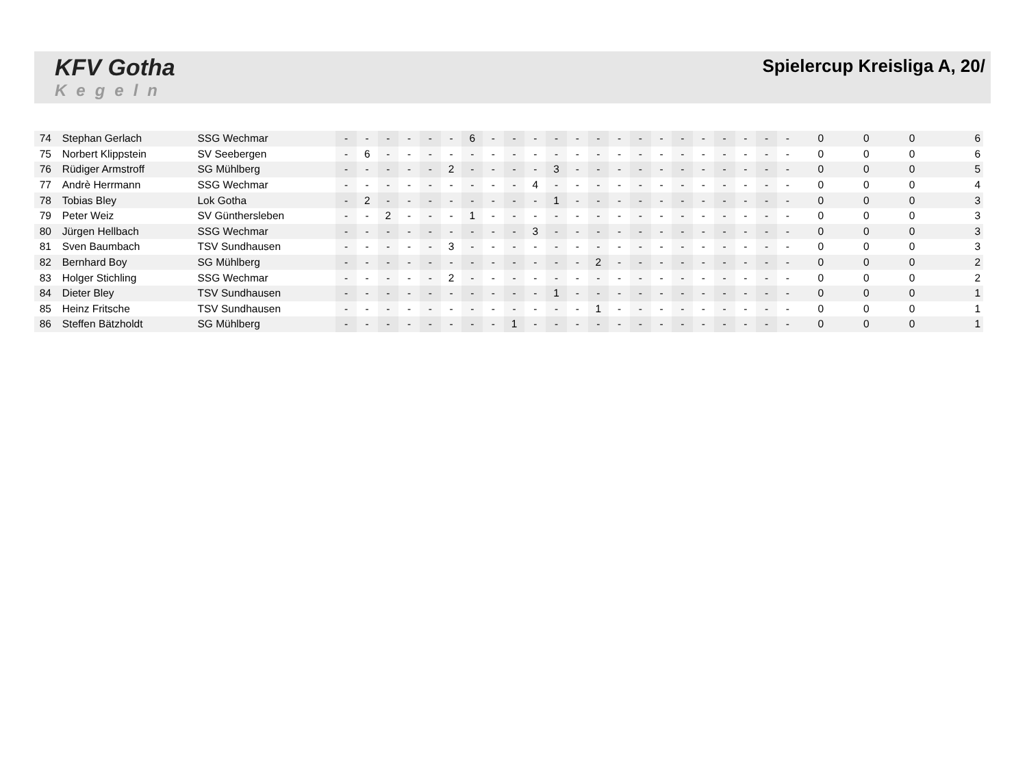KFV Gotha
Kegeln
Spielercup Kreisliga A, 20/
| 74 | Stephan Gerlach | SSG Wechmar | - | - | - | - | - | - | 6 | - | - | - | - | - | - | - | - | - | - | - | - | - | - | - | 0 | 0 | 0 | 6 |
| 75 | Norbert Klippstein | SV Seebergen | - | 6 | - | - | - | - | - | - | - | - | - | - | - | - | - | - | - | - | - | - | - | - | 0 | 0 | 0 | 6 |
| 76 | Rüdiger Armstroff | SG Mühlberg | - | - | - | - | - | 2 | - | - | - | - | 3 | - | - | - | - | - | - | - | - | - | - | - | 0 | 0 | 0 | 5 |
| 77 | Andrè Herrmann | SSG Wechmar | - | - | - | - | - | - | - | - | - | 4 | - | - | - | - | - | - | - | - | - | - | - | - | 0 | 0 | 0 | 4 |
| 78 | Tobias Bley | Lok Gotha | - | 2 | - | - | - | - | - | - | - | - | 1 | - | - | - | - | - | - | - | - | - | - | - | 0 | 0 | 0 | 3 |
| 79 | Peter Weiz | SV Günthersleben | - | - | 2 | - | - | - | 1 | - | - | - | - | - | - | - | - | - | - | - | - | - | - | - | 0 | 0 | 0 | 3 |
| 80 | Jürgen Hellbach | SSG Wechmar | - | - | - | - | - | - | - | - | - | 3 | - | - | - | - | - | - | - | - | - | - | - | - | 0 | 0 | 0 | 3 |
| 81 | Sven Baumbach | TSV Sundhausen | - | - | - | - | - | 3 | - | - | - | - | - | - | - | - | - | - | - | - | - | - | - | - | 0 | 0 | 0 | 3 |
| 82 | Bernhard Boy | SG Mühlberg | - | - | - | - | - | - | - | - | - | - | - | - | 2 | - | - | - | - | - | - | - | - | - | 0 | 0 | 0 | 2 |
| 83 | Holger Stichling | SSG Wechmar | - | - | - | - | - | 2 | - | - | - | - | - | - | - | - | - | - | - | - | - | - | - | - | 0 | 0 | 0 | 2 |
| 84 | Dieter Bley | TSV Sundhausen | - | - | - | - | - | - | - | - | - | - | 1 | - | - | - | - | - | - | - | - | - | - | - | 0 | 0 | 0 | 1 |
| 85 | Heinz Fritsche | TSV Sundhausen | - | - | - | - | - | - | - | - | - | - | - | - | 1 | - | - | - | - | - | - | - | - | - | 0 | 0 | 0 | 1 |
| 86 | Steffen Bätzholdt | SG Mühlberg | - | - | - | - | - | - | - | - | 1 | - | - | - | - | - | - | - | - | - | - | - | - | - | 0 | 0 | 0 | 1 |